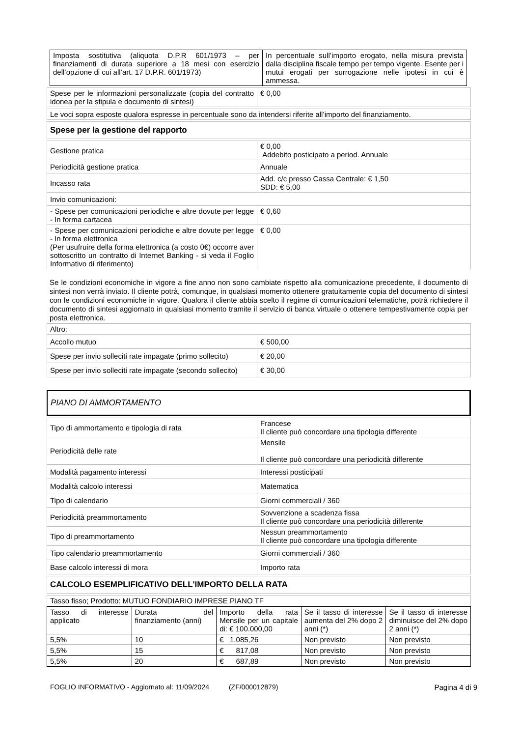| Imposta sostitutiva (aliquota D.P.R 601/1973 – per finanziamenti di durata superiore a 18 mesi con esercizio dell’opzione di cui all’art. 17 D.P.R. 601/1973) | In percentuale sull’importo erogato, nella misura prevista dalla disciplina fiscale tempo per tempo vigente. Esente per i mutui erogati per surrogazione nelle ipotesi in cui è ammessa. |
| Spese per le informazioni personalizzate (copia del contratto idonea per la stipula e documento di sintesi) | € 0,00 |
Le voci sopra esposte qualora espresse in percentuale sono da intendersi riferite all’importo del finanziamento.
Spese per la gestione del rapporto
| Gestione pratica | € 0,00 Addebito posticipato a period. Annuale |
| Periodicità gestione pratica | Annuale |
| Incasso rata | Add. c/c presso Cassa Centrale: € 1,50 SDD: € 5,00 |
| Invio comunicazioni: | |
| - Spese per comunicazioni periodiche e altre dovute per legge - In forma cartacea | € 0,60 |
| - Spese per comunicazioni periodiche e altre dovute per legge - In forma elettronica (Per usufruire della forma elettronica (a costo 0€) occorre aver sottoscritto un contratto di Internet Banking - si veda il Foglio Informativo di riferimento) | € 0,00 |
Se le condizioni economiche in vigore a fine anno non sono cambiate rispetto alla comunicazione precedente, il documento di sintesi non verrà inviato. Il cliente potrà, comunque, in qualsiasi momento ottenere gratuitamente copia del documento di sintesi con le condizioni economiche in vigore. Qualora il cliente abbia scelto il regime di comunicazioni telematiche, potrà richiedere il documento di sintesi aggiornato in qualsiasi momento tramite il servizio di banca virtuale o ottenere tempestivamente copia per posta elettronica.
| Altro: | |
| Accollo mutuo | € 500,00 |
| Spese per invio solleciti rate impagate (primo sollecito) | € 20,00 |
| Spese per invio solleciti rate impagate (secondo sollecito) | € 30,00 |
PIANO DI AMMORTAMENTO
| Tipo di ammortamento e tipologia di rata | Francese Il cliente può concordare una tipologia differente |
| Periodicità delle rate | Mensile Il cliente può concordare una periodicità differente |
| Modalità pagamento interessi | Interessi posticipati |
| Modalità calcolo interessi | Matematica |
| Tipo di calendario | Giorni commerciali / 360 |
| Periodicità preammortamento | Sovvenzione a scadenza fissa Il cliente può concordare una periodicità differente |
| Tipo di preammortamento | Nessun preammortamento Il cliente può concordare una tipologia differente |
| Tipo calendario preammortamento | Giorni commerciali / 360 |
| Base calcolo interessi di mora | Importo rata |
CALCOLO ESEMPLIFICATIVO DELL'IMPORTO DELLA RATA
Tasso fisso; Prodotto: MUTUO FONDIARIO IMPRESE PIANO TF
| Tasso di interesse applicato | Durata del finanziamento (anni) | Importo della rata Mensile per un capitale di: € 100.000,00 | Se il tasso di interesse aumenta del 2% dopo 2 anni (*) | Se il tasso di interesse diminuisce del 2% dopo 2 anni (*) |
| 5,5% | 10 | € 1.085,26 | Non previsto | Non previsto |
| 5,5% | 15 | € 817,08 | Non previsto | Non previsto |
| 5,5% | 20 | € 687,89 | Non previsto | Non previsto |
FOGLIO INFORMATIVO - Aggiornato al: 11/09/2024 (ZF/000012879) Pagina 4 di 9